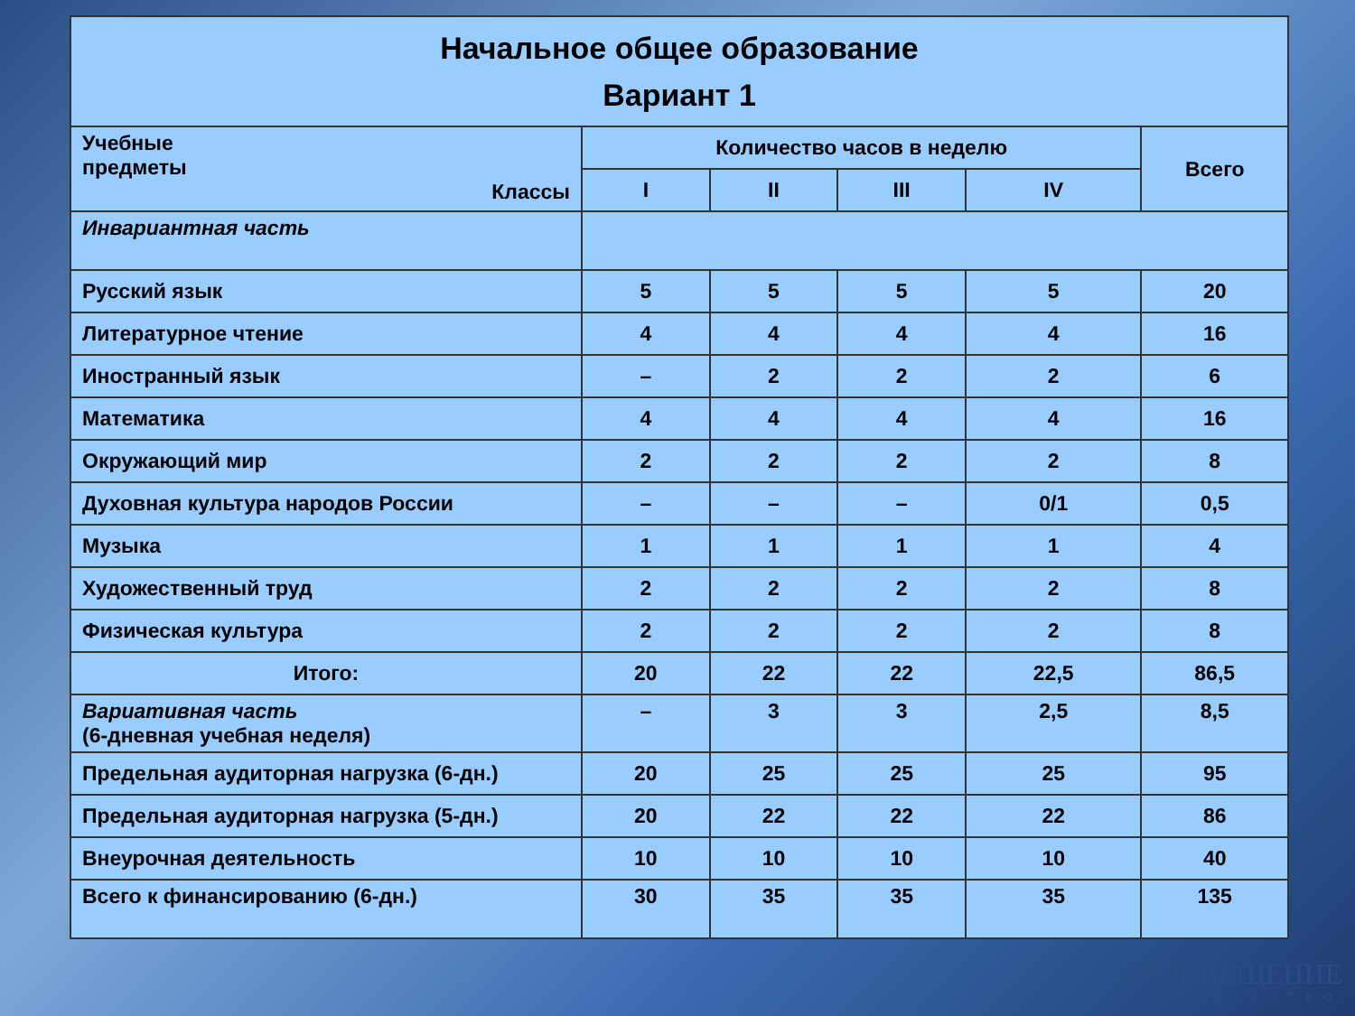| Начальное общее образование Вариант 1 | | | | | |
| --- | --- | --- | --- | --- | --- |
| Учебные предметы Классы | Количество часов в неделю | | | | Всего |
| | I | II | III | IV | |
| Инвариантная часть | | | | | |
| Русский язык | 5 | 5 | 5 | 5 | 20 |
| Литературное чтение | 4 | 4 | 4 | 4 | 16 |
| Иностранный язык | – | 2 | 2 | 2 | 6 |
| Математика | 4 | 4 | 4 | 4 | 16 |
| Окружающий мир | 2 | 2 | 2 | 2 | 8 |
| Духовная культура народов России | – | – | – | 0/1 | 0,5 |
| Музыка | 1 | 1 | 1 | 1 | 4 |
| Художественный труд | 2 | 2 | 2 | 2 | 8 |
| Физическая культура | 2 | 2 | 2 | 2 | 8 |
| Итого: | 20 | 22 | 22 | 22,5 | 86,5 |
| Вариативная часть (6-дневная учебная неделя) | – | 3 | 3 | 2,5 | 8,5 |
| Предельная аудиторная нагрузка (6-дн.) | 20 | 25 | 25 | 25 | 95 |
| Предельная аудиторная нагрузка (5-дн.) | 20 | 22 | 22 | 22 | 86 |
| Внеурочная деятельность | 10 | 10 | 10 | 10 | 40 |
| Всего к финансированию (6-дн.) | 30 | 35 | 35 | 35 | 135 |
ПРОСВЕЩЕНИЕ
ИЗДАТЕЛЬСТВО